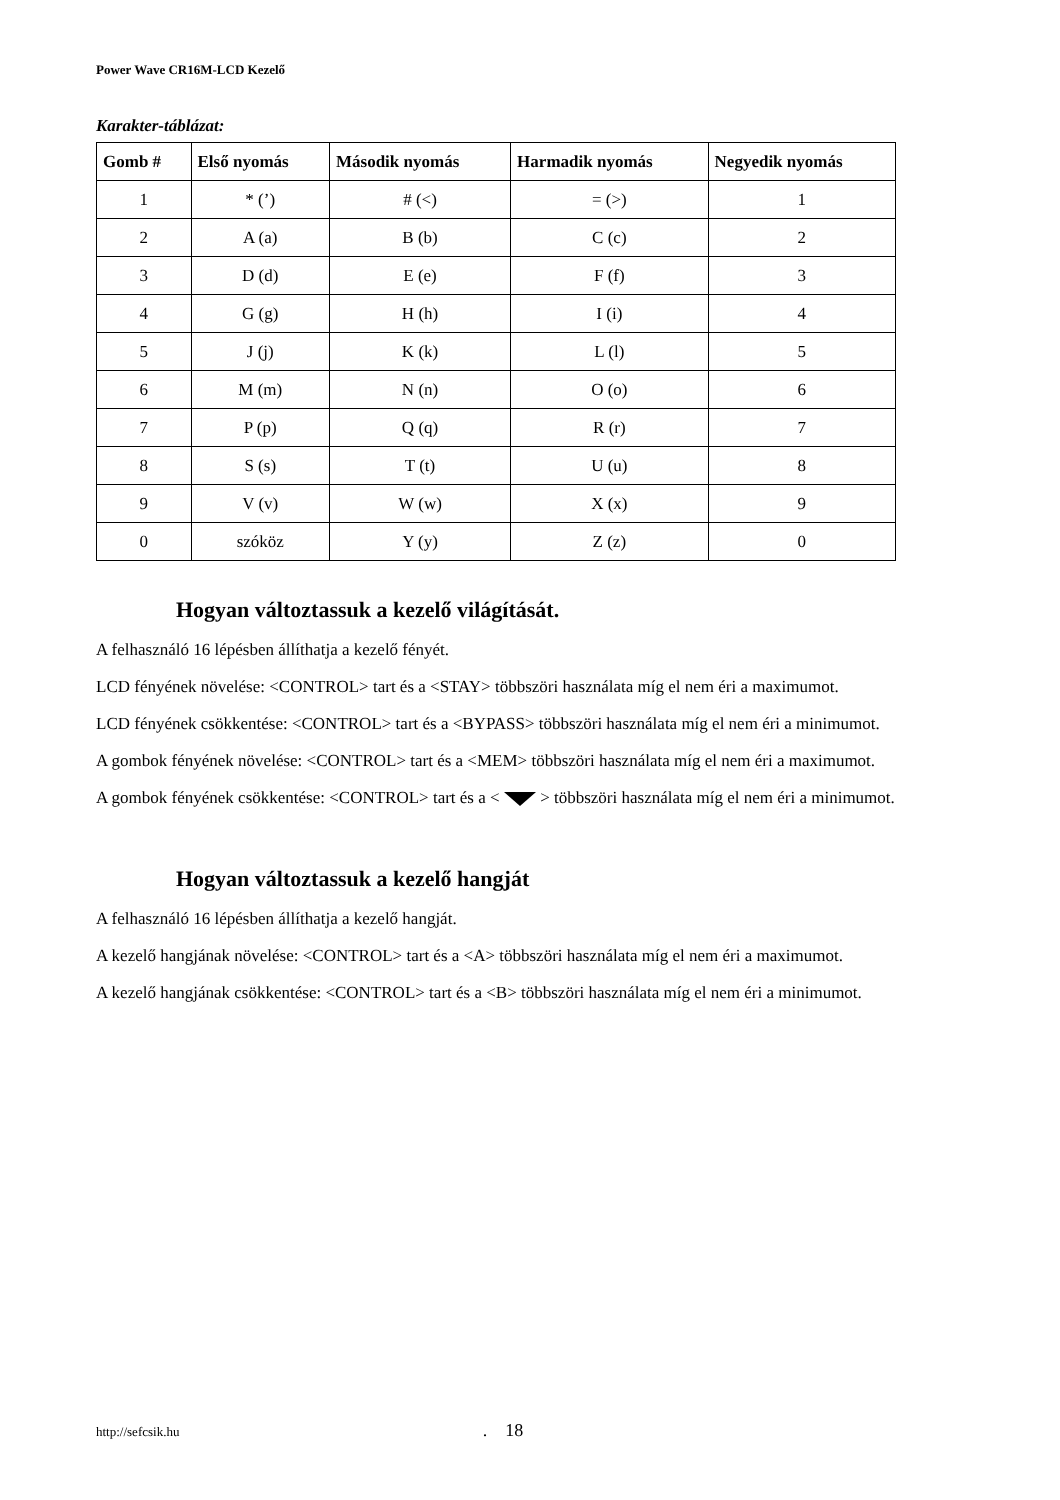Power Wave CR16M-LCD Kezelő
Karakter-táblázat:
| Gomb # | Első nyomás | Második nyomás | Harmadik nyomás | Negyedik nyomás |
| --- | --- | --- | --- | --- |
| 1 | * (’) | # (<) | = (>) | 1 |
| 2 | A (a) | B (b) | C (c) | 2 |
| 3 | D (d) | E (e) | F (f) | 3 |
| 4 | G (g) | H (h) | I (i) | 4 |
| 5 | J (j) | K (k) | L (l) | 5 |
| 6 | M (m) | N (n) | O (o) | 6 |
| 7 | P (p) | Q (q) | R (r) | 7 |
| 8 | S (s) | T (t) | U (u) | 8 |
| 9 | V (v) | W (w) | X (x) | 9 |
| 0 | szóköz | Y (y) | Z (z) | 0 |
Hogyan változtassuk a kezelő világítását.
A felhasználó 16 lépésben állíthatja a kezelő fényét.
LCD fényének növelése: <CONTROL> tart és a <STAY> többszöri használata míg el nem éri a maximumot.
LCD fényének csökkentése: <CONTROL> tart és a <BYPASS> többszöri használata míg el nem éri a minimumot.
A gombok fényének növelése: <CONTROL> tart és a <MEM> többszöri használata míg el nem éri a maximumot.
A gombok fényének csökkentése: <CONTROL> tart és a < > többszöri használata míg el nem éri a minimumot.
Hogyan változtassuk a kezelő hangját
A felhasználó 16 lépésben állíthatja a kezelő hangját.
A kezelő hangjának növelése: <CONTROL> tart és a <A> többszöri használata míg el nem éri a maximumot.
A kezelő hangjának csökkentése: <CONTROL> tart és a <B> többszöri használata míg el nem éri a minimumot.
http://sefcsik.hu . 18